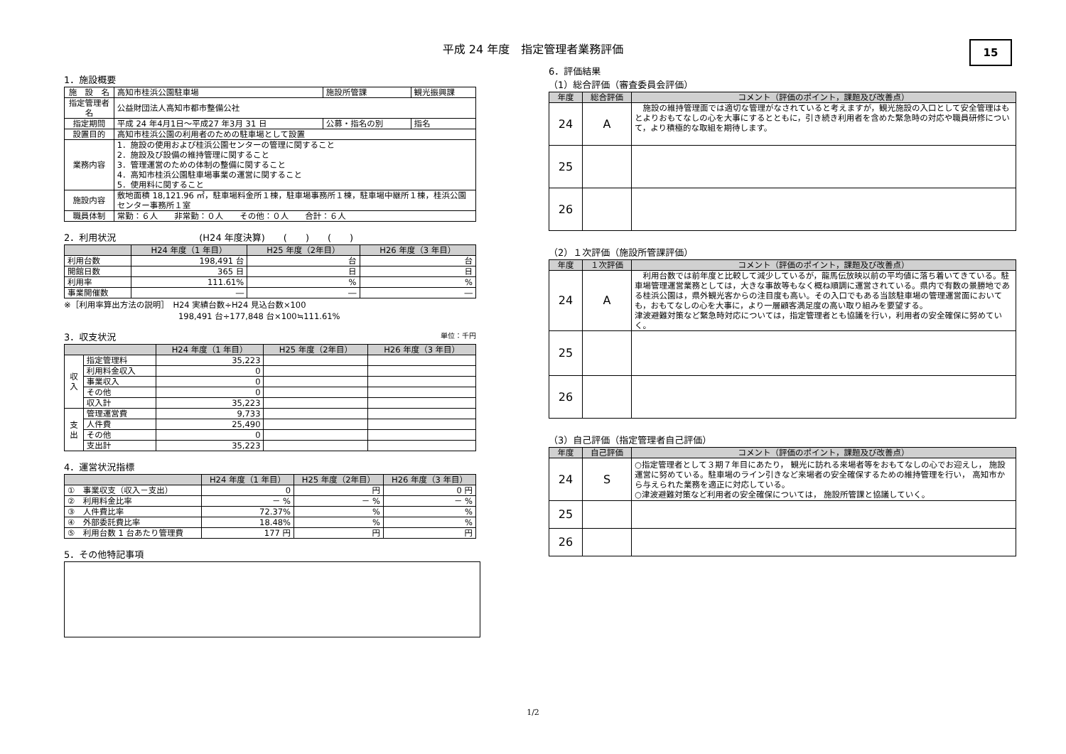平成 24 年度　指定管理者業務評価 15
1．施設概要
| 施 設 名 | 高知市桂浜公園駐車場 | 施設所管課 | 観光振興課 |
| 指定管理者名 | 公益財団法人高知市都市整備公社 | | |
| 指定期間 | 平成 24 年4月1日～平成27 年3月 31 日 | 公募・指名の別 | 指名 |
| 設置目的 | 高知市桂浜公園の利用者のための駐車場として設置 | | |
| 業務内容 | 1．施設の使用および桂浜公園センターの管理に関すること 2．施設及び設備の維持管理に関すること 3．管理運営のための体制の整備に関すること 4．高知市桂浜公園駐車場事業の運営に関すること 5．使用料に関すること | | |
| 施設内容 | 敷地面積 18,121.96 ㎡，駐車場料金所１棟，駐車場事務所１棟，駐車場中継所１棟，桂浜公園センター事務所１室 | | |
| 職員体制 | 常勤：６人 非常勤：０人 その他：０人 合計：６人 | | |
2．利用状況　　　　　　　　　(H24 年度決算)　　(　　)　　(　　)
| | H24 年度（1 年目） | H25 年度（2年目） | H26 年度（3 年目） |
| --- | --- | --- | --- |
| 利用台数 | 198,491 台 | 台 | 台 |
| 開館日数 | 365 日 | 日 | 日 |
| 利用率 | 111.61% | % | % |
| 事業開催数 | ― | ― | ― |
※［利用率算出方法の説明］　H24 実績台数÷H24 見込台数×100
　　　　　　　　　　　　　　198,491 台÷177,848 台×100≒111.61%
3．収支状況 単位：千円
| | | H24 年度（1 年目） | H25 年度（2年目） | H26 年度（3 年目） |
| --- | --- | --- | --- | --- |
| 収 入 | 指定管理料 | 35,223 | | |
| | 利用料金収入 | 0 | | |
| | 事業収入 | 0 | | |
| | その他 | 0 | | |
| | 収入計 | 35,223 | | |
| 支 出 | 管理運営費 | 9,733 | | |
| | 人件費 | 25,490 | | |
| | その他 | 0 | | |
| | 支出計 | 35,223 | | |
4．運営状況指標
| | H24 年度（1 年目） | H25 年度（2年目） | H26 年度（3 年目） |
| --- | --- | --- | --- |
| ① 事業収支（収入－支出） | 0 | 円 | 0 円 |
| ② 利用料金比率 | － % | － % | － % |
| ③ 人件費比率 | 72.37% | % | % |
| ④ 外部委託費比率 | 18.48% | % | % |
| ⑤ 利用台数 1 台あたり管理費 | 177 円 | 円 | 円 |
5．その他特記事項
6．評価結果
（1）総合評価（審査委員会評価）
| 年度 | 総合評価 | コメント（評価のポイント，課題及び改善点） |
| --- | --- | --- |
| 24 | A | 施設の維持管理面では適切な管理がなされていると考えますが，観光施設の入口として安全管理はもとよりおもてなしの心を大事にするとともに，引き続き利用者を含めた緊急時の対応や職員研修について，より積極的な取組を期待します。 |
| 25 | | |
| 26 | | |
（2）１次評価（施設所管課評価）
| 年度 | １次評価 | コメント（評価のポイント，課題及び改善点） |
| --- | --- | --- |
| 24 | A | 利用台数では前年度と比較して減少しているが，龍馬伝放映以前の平均値に落ち着いてきている。駐車場管理運営業務としては，大きな事故等もなく概ね順調に運営されている。県内で有数の景勝地である桂浜公園は，県外観光客からの注目度も高い。その入口でもある当該駐車場の管理運営面においても，おもてなしの心を大事に，より一層顧客満足度の高い取り組みを要望する。 津波避難対策など緊急時対応については，指定管理者とも協議を行い，利用者の安全確保に努めていく。 |
| 25 | | |
| 26 | | |
（3）自己評価（指定管理者自己評価）
| 年度 | 自己評価 | コメント（評価のポイント，課題及び改善点） |
| --- | --- | --- |
| 24 | S | ○指定管理者として３期７年目にあたり， 観光に訪れる来場者等をおもてなしの心でお迎えし， 施設運営に努めている。駐車場のライン引きなど来場者の安全確保するための維持管理を行い， 高知市から与えられた業務を適正に対応している。 ○津波避難対策など利用者の安全確保については， 施設所管課と協議していく。 |
| 25 | | |
| 26 | | |
1/2